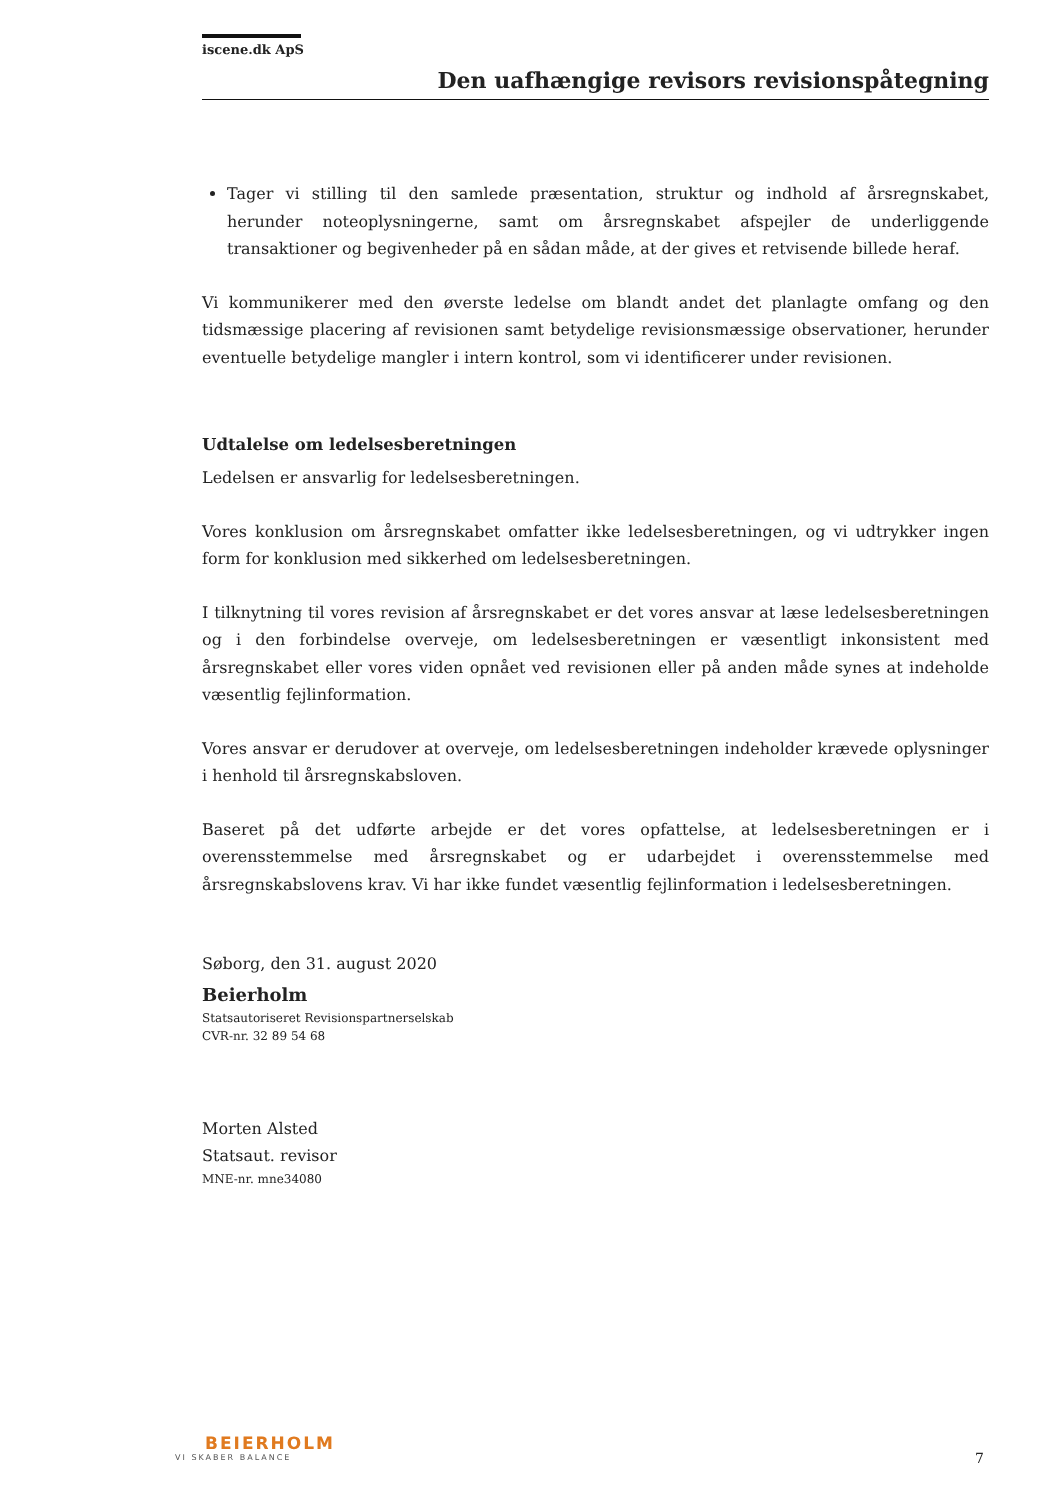iscene.dk ApS
Den uafhængige revisors revisionspåtegning
Tager vi stilling til den samlede præsentation, struktur og indhold af årsregnskabet, herunder noteoplysningerne, samt om årsregnskabet afspejler de underliggende transaktioner og begivenheder på en sådan måde, at der gives et retvisende billede heraf.
Vi kommunikerer med den øverste ledelse om blandt andet det planlagte omfang og den tidsmæssige placering af revisionen samt betydelige revisionsmæssige observationer, herunder eventuelle betydelige mangler i intern kontrol, som vi identificerer under revisionen.
Udtalelse om ledelsesberetningen
Ledelsen er ansvarlig for ledelsesberetningen.
Vores konklusion om årsregnskabet omfatter ikke ledelsesberetningen, og vi udtrykker ingen form for konklusion med sikkerhed om ledelsesberetningen.
I tilknytning til vores revision af årsregnskabet er det vores ansvar at læse ledelsesberetningen og i den forbindelse overveje, om ledelsesberetningen er væsentligt inkonsistent med årsregnskabet eller vores viden opnået ved revisionen eller på anden måde synes at indeholde væsentlig fejlinformation.
Vores ansvar er derudover at overveje, om ledelsesberetningen indeholder krævede oplysninger i henhold til årsregnskabsloven.
Baseret på det udførte arbejde er det vores opfattelse, at ledelsesberetningen er i overensstemmelse med årsregnskabet og er udarbejdet i overensstemmelse med årsregnskabslovens krav. Vi har ikke fundet væsentlig fejlinformation i ledelsesberetningen.
Søborg, den 31. august 2020
Beierholm
Statsautoriseret Revisionspartnerselskab
CVR-nr. 32 89 54 68
Morten Alsted
Statsaut. revisor
MNE-nr. mne34080
BEIERHOLM
VI SKABER BALANCE
7